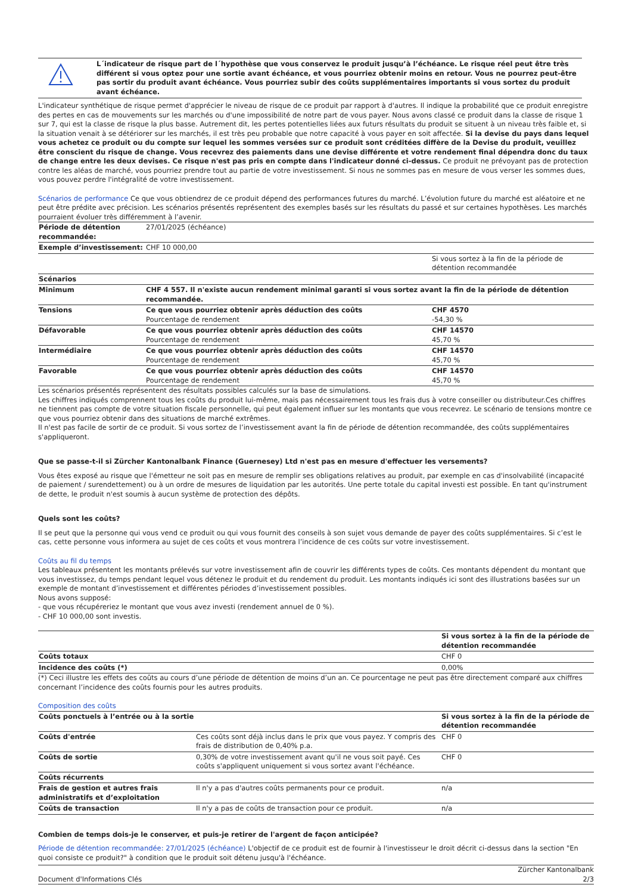L´indicateur de risque part de l´hypothèse que vous conservez le produit jusqu’à l’échéance. Le risque réel peut être très différent si vous optez pour une sortie avant échéance, et vous pourriez obtenir moins en retour. Vous ne pourrez peut-être pas sortir du produit avant échéance. Vous pourriez subir des coûts supplémentaires importants si vous sortez du produit avant échéance.
L'indicateur synthétique de risque permet d'apprécier le niveau de risque de ce produit par rapport à d'autres. Il indique la probabilité que ce produit enregistre des pertes en cas de mouvements sur les marchés ou d'une impossibilité de notre part de vous payer. Nous avons classé ce produit dans la classe de risque 1 sur 7, qui est la classe de risque la plus basse. Autrement dit, les pertes potentielles liées aux futurs résultats du produit se situent à un niveau très faible et, si la situation venait à se détériorer sur les marchés, il est très peu probable que notre capacité à vous payer en soit affectée. Si la devise du pays dans lequel vous achetez ce produit ou du compte sur lequel les sommes versées sur ce produit sont créditées diffère de la Devise du produit, veuillez être conscient du risque de change. Vous recevrez des paiements dans une devise différente et votre rendement final dépendra donc du taux de change entre les deux devises. Ce risque n'est pas pris en compte dans l'indicateur donné ci-dessus. Ce produit ne prévoyant pas de protection contre les aléas de marché, vous pourriez prendre tout au partie de votre investissement. Si nous ne sommes pas en mesure de vous verser les sommes dues, vous pouvez perdre l'intégralité de votre investissement.
Scénarios de performance Ce que vous obtiendrez de ce produit dépend des performances futures du marché. L’évolution future du marché est aléatoire et ne peut être prédite avec précision. Les scénarios présentés représentent des exemples basés sur les résultats du passé et sur certaines hypothèses. Les marchés pourraient évoluer très différemment à l’avenir.
| Période de détention recommandée: | 27/01/2025 (échéance) | |
| Exemple d’investissement: | CHF 10 000,00 | |
| | | Si vous sortez à la fin de la période de détention recommandée |
| Scénarios | | |
| Minimum | CHF 4 557. Il n'existe aucun rendement minimal garanti si vous sortez avant la fin de la période de détention recommandée. | |
| Tensions | Ce que vous pourriez obtenir après déduction des coûts Pourcentage de rendement | CHF 4570 -54,30 % |
| Défavorable | Ce que vous pourriez obtenir après déduction des coûts Pourcentage de rendement | CHF 14570 45,70 % |
| Intermédiaire | Ce que vous pourriez obtenir après déduction des coûts Pourcentage de rendement | CHF 14570 45,70 % |
| Favorable | Ce que vous pourriez obtenir après déduction des coûts Pourcentage de rendement | CHF 14570 45,70 % |
Les scénarios présentés représentent des résultats possibles calculés sur la base de simulations.
Les chiffres indiqués comprennent tous les coûts du produit lui-même, mais pas nécessairement tous les frais dus à votre conseiller ou distributeur.Ces chiffres ne tiennent pas compte de votre situation fiscale personnelle, qui peut également influer sur les montants que vous recevrez. Le scénario de tensions montre ce que vous pourriez obtenir dans des situations de marché extrêmes.
Il n'est pas facile de sortir de ce produit. Si vous sortez de l’investissement avant la fin de période de détention recommandée, des coûts supplémentaires s'appliqueront.
Que se passe-t-il si Zürcher Kantonalbank Finance (Guernesey) Ltd n'est pas en mesure d'effectuer les versements?
Vous êtes exposé au risque que l'émetteur ne soit pas en mesure de remplir ses obligations relatives au produit, par exemple en cas d'insolvabilité (incapacité de paiement / surendettement) ou à un ordre de mesures de liquidation par les autorités. Une perte totale du capital investi est possible. En tant qu'instrument de dette, le produit n'est soumis à aucun système de protection des dépôts.
Quels sont les coûts?
Il se peut que la personne qui vous vend ce produit ou qui vous fournit des conseils à son sujet vous demande de payer des coûts supplémentaires. Si c’est le cas, cette personne vous informera au sujet de ces coûts et vous montrera l’incidence de ces coûts sur votre investissement.
Coûts au fil du temps
Les tableaux présentent les montants prélevés sur votre investissement afin de couvrir les différents types de coûts. Ces montants dépendent du montant que vous investissez, du temps pendant lequel vous détenez le produit et du rendement du produit. Les montants indiqués ici sont des illustrations basées sur un exemple de montant d’investissement et différentes périodes d’investissement possibles.
Nous avons supposé:
- que vous récupéreriez le montant que vous avez investi (rendement annuel de 0 %).
- CHF 10 000,00 sont investis.
| | Si vous sortez à la fin de la période de détention recommandée |
| Coûts totaux | CHF 0 |
| Incidence des coûts (*) | 0,00% |
(*) Ceci illustre les effets des coûts au cours d’une période de détention de moins d’un an. Ce pourcentage ne peut pas être directement comparé aux chiffres concernant l’incidence des coûts fournis pour les autres produits.
Composition des coûts
| Coûts ponctuels à l’entrée ou à la sortie | | Si vous sortez à la fin de la période de détention recommandée |
| Coûts d'entrée | Ces coûts sont déjà inclus dans le prix que vous payez. Y compris des frais de distribution de 0,40% p.a. | CHF 0 |
| Coûts de sortie | 0,30% de votre investissement avant qu'il ne vous soit payé. Ces coûts s'appliquent uniquement si vous sortez avant l'échéance. | CHF 0 |
| Coûts récurrents | | |
| Frais de gestion et autres frais administratifs et d’exploitation | Il n'y a pas d'autres coûts permanents pour ce produit. | n/a |
| Coûts de transaction | Il n'y a pas de coûts de transaction pour ce produit. | n/a |
Combien de temps dois-je le conserver, et puis-je retirer de l'argent de façon anticipée?
Période de détention recommandée: 27/01/2025 (échéance) L'objectif de ce produit est de fournir à l'investisseur le droit décrit ci-dessus dans la section "En quoi consiste ce produit?" à condition que le produit soit détenu jusqu'à l'échéance.
Document d'Informations Clés Zürcher Kantonalbank
2/3